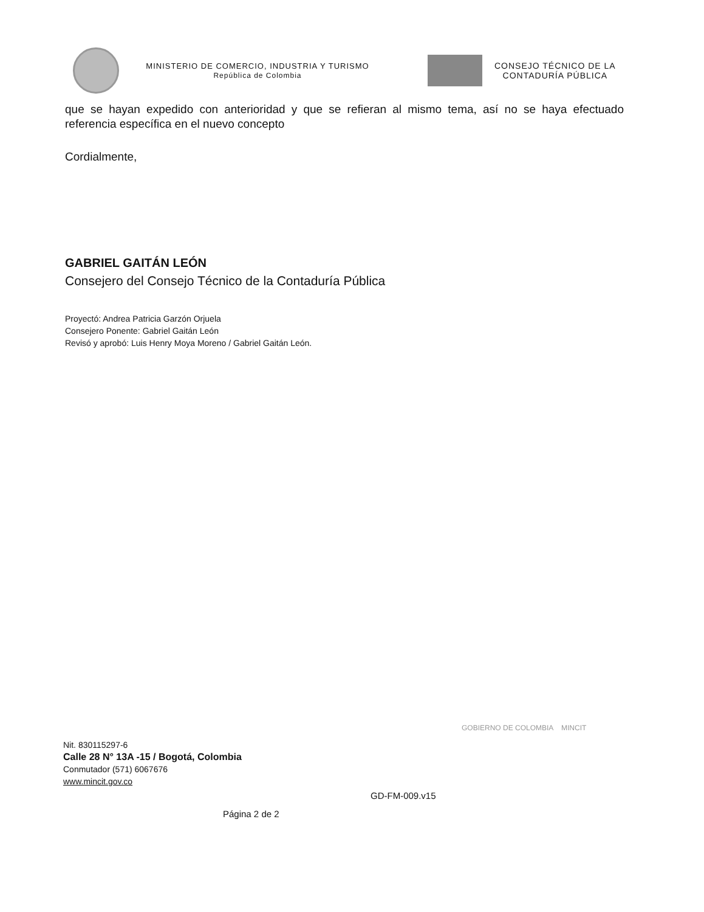MINISTERIO DE COMERCIO, INDUSTRIA Y TURISMO
República de Colombia
CONSEJO TÉCNICO DE LA
CONTADURÍA PÚBLICA
que se hayan expedido con anterioridad y que se refieran al mismo tema, así no se haya efectuado referencia específica en el nuevo concepto
Cordialmente,
GABRIEL GAITÁN LEÓN
Consejero del Consejo Técnico de la Contaduría Pública
Proyectó: Andrea Patricia Garzón Orjuela
Consejero Ponente: Gabriel Gaitán León
Revisó y aprobó: Luis Henry Moya Moreno / Gabriel Gaitán León.
GOBIERNO DE COLOMBIA MINCIT
Nit. 830115297-6
Calle 28 N° 13A -15 / Bogotá, Colombia
Conmutador (571) 6067676
www.mincit.gov.co
GD-FM-009.v15
Página 2 de 2